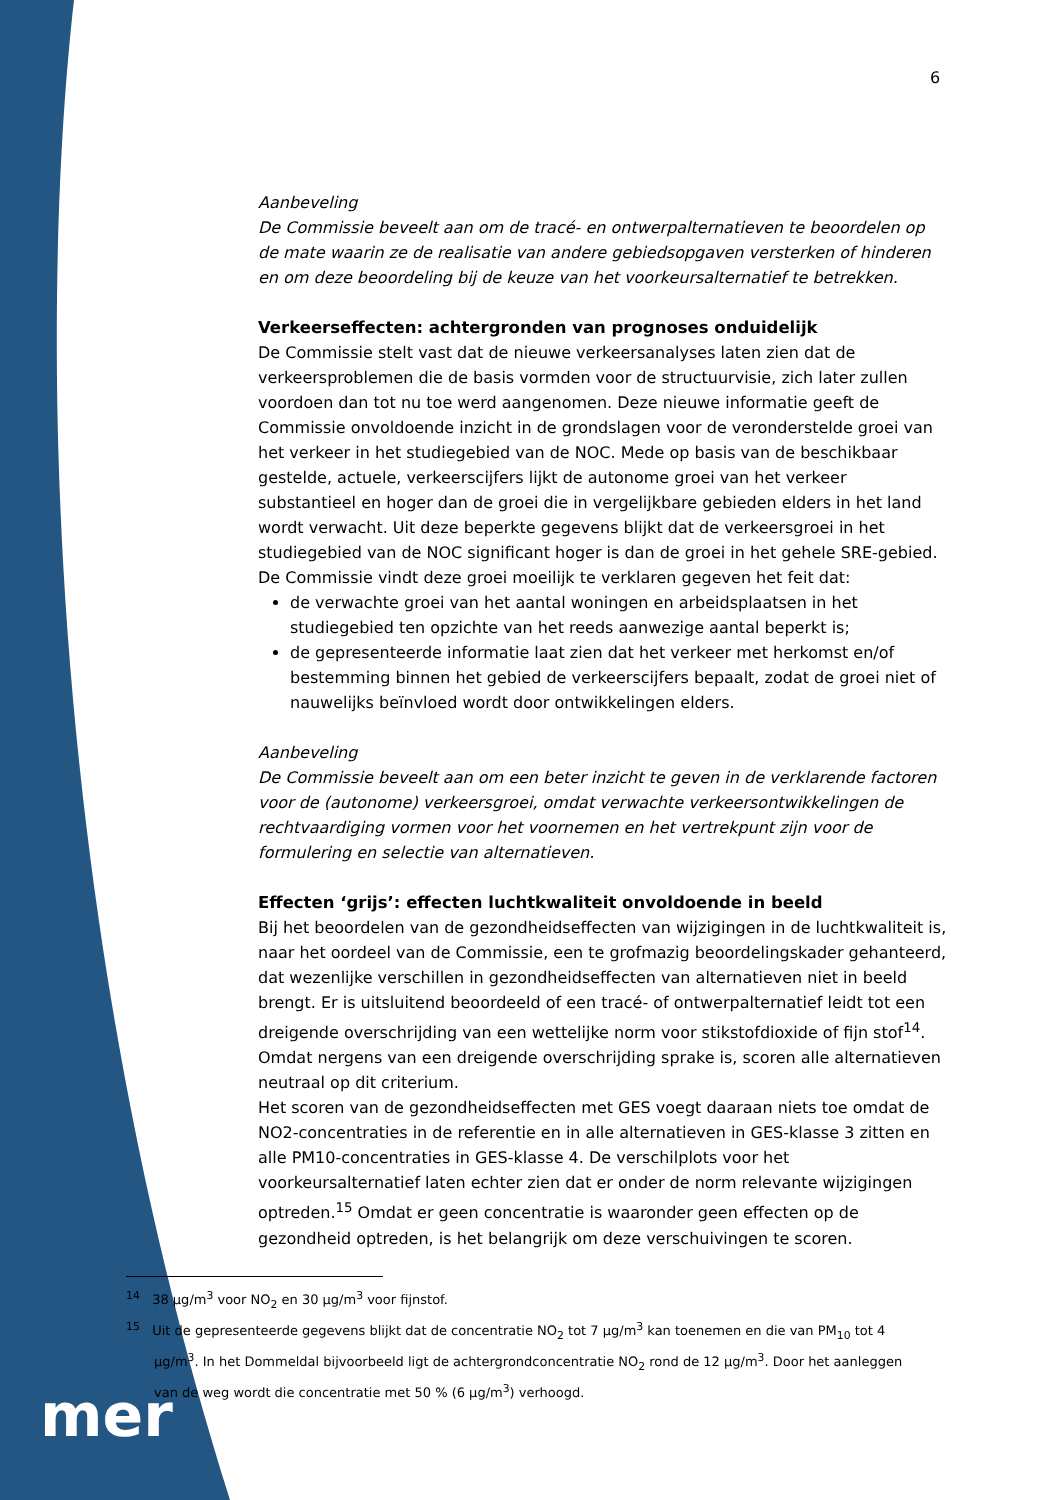6
Aanbeveling
De Commissie beveelt aan om de tracé- en ontwerpalternatieven te beoordelen op de mate waarin ze de realisatie van andere gebiedsopgaven versterken of hinderen en om deze beoordeling bij de keuze van het voorkeursalternatief te betrekken.
Verkeerseffecten: achtergronden van prognoses onduidelijk
De Commissie stelt vast dat de nieuwe verkeersanalyses laten zien dat de verkeersproblemen die de basis vormden voor de structuurvisie, zich later zullen voordoen dan tot nu toe werd aangenomen. Deze nieuwe informatie geeft de Commissie onvoldoende inzicht in de grondslagen voor de veronderstelde groei van het verkeer in het studiegebied van de NOC. Mede op basis van de beschikbaar gestelde, actuele, verkeerscijfers lijkt de autonome groei van het verkeer substantieel en hoger dan de groei die in vergelijkbare gebieden elders in het land wordt verwacht. Uit deze beperkte gegevens blijkt dat de verkeersgroei in het studiegebied van de NOC significant hoger is dan de groei in het gehele SRE-gebied. De Commissie vindt deze groei moeilijk te verklaren gegeven het feit dat:
de verwachte groei van het aantal woningen en arbeidsplaatsen in het studiegebied ten opzichte van het reeds aanwezige aantal beperkt is;
de gepresenteerde informatie laat zien dat het verkeer met herkomst en/of bestemming binnen het gebied de verkeerscijfers bepaalt, zodat de groei niet of nauwelijks beïnvloed wordt door ontwikkelingen elders.
Aanbeveling
De Commissie beveelt aan om een beter inzicht te geven in de verklarende factoren voor de (autonome) verkeersgroei, omdat verwachte verkeersontwikkelingen de rechtvaardiging vormen voor het voornemen en het vertrekpunt zijn voor de formulering en selectie van alternatieven.
Effecten ‘grijs’: effecten luchtkwaliteit onvoldoende in beeld
Bij het beoordelen van de gezondheidseffecten van wijzigingen in de luchtkwaliteit is, naar het oordeel van de Commissie, een te grofmazig beoordelingskader gehanteerd, dat wezenlijke verschillen in gezondheidseffecten van alternatieven niet in beeld brengt. Er is uitsluitend beoordeeld of een tracé- of ontwerpalternatief leidt tot een dreigende overschrijding van een wettelijke norm voor stikstofdioxide of fijn stof<sup>14</sup>. Omdat nergens van een dreigende overschrijding sprake is, scoren alle alternatieven neutraal op dit criterium.
Het scoren van de gezondheidseffecten met GES voegt daaraan niets toe omdat de NO2-concentraties in de referentie en in alle alternatieven in GES-klasse 3 zitten en alle PM10-concentraties in GES-klasse 4. De verschilplots voor het voorkeursalternatief laten echter zien dat er onder de norm relevante wijzigingen optreden.<sup>15</sup> Omdat er geen concentratie is waaronder geen effecten op de gezondheid optreden, is het belangrijk om deze verschuivingen te scoren.
<sup>14</sup> 38 µg/m<sup>3</sup> voor NO<sub>2</sub> en 30 µg/m<sup>3</sup> voor fijnstof.
<sup>15</sup> Uit de gepresenteerde gegevens blijkt dat de concentratie NO<sub>2</sub> tot 7 µg/m<sup>3</sup> kan toenemen en die van PM<sub>10</sub> tot 4 µg/m<sup>3</sup>. In het Dommeldal bijvoorbeeld ligt de achtergrondconcentratie NO<sub>2</sub> rond de 12 µg/m<sup>3</sup>. Door het aanleggen van de weg wordt die concentratie met 50 % (6 µg/m<sup>3</sup>) verhoogd.
mer